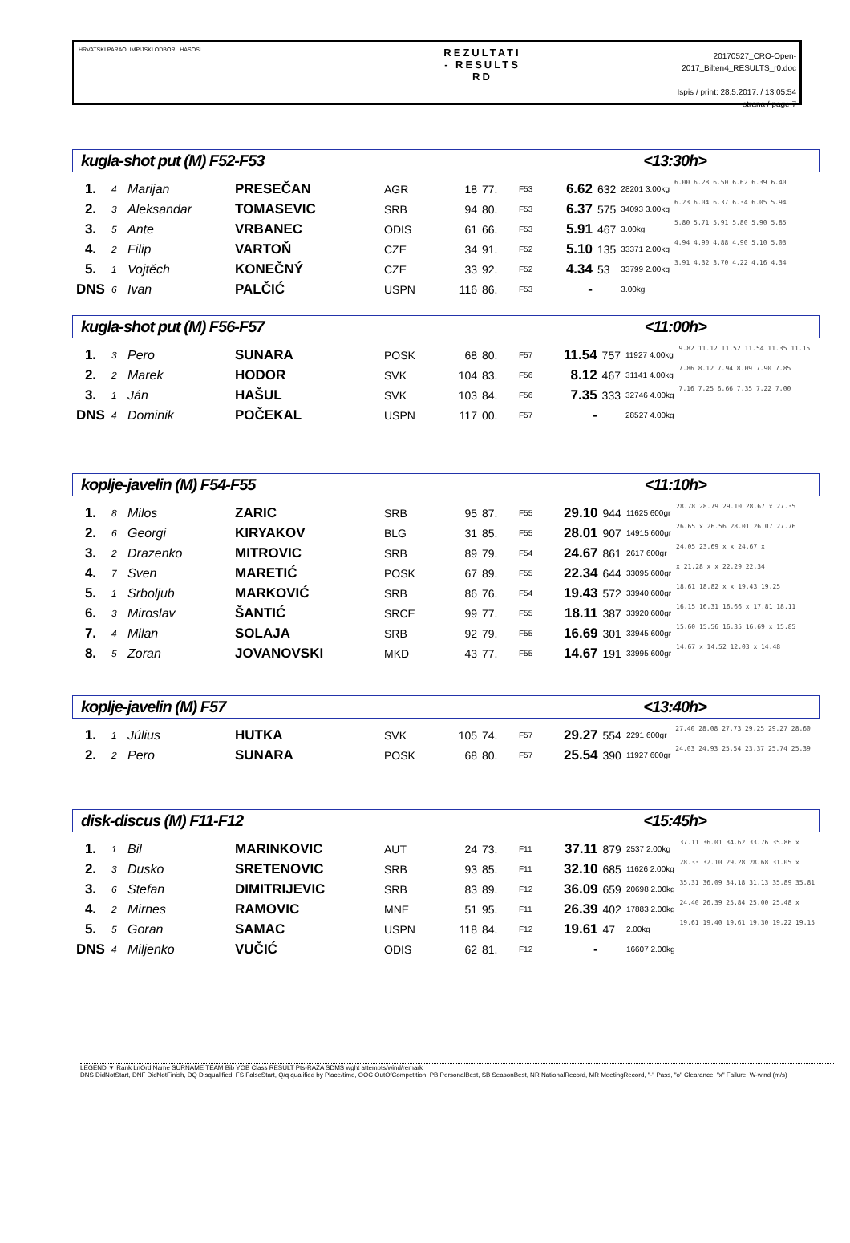HRVATSKI PARAOLIMPIJSKI ODBOR HASOSI
REZULTATI
- RESULTS
RD
20170527_CRO-Open-2017_Bilten4_RESULTS_r0.doc
Ispis / print: 28.5.2017. / 13:05:54
strana / page 7
kugla-shot put (M) F52-F53 <13:30h>
| 1. | 4 | Marijan | PRESEČAN | AGR | 18 | 77. | F53 | 6.62 | 632 | 28201 3.00kg | 6.00 6.28 6.50 6.62 6.39 6.40 |
| 2. | 3 | Aleksandar | TOMASEVIC | SRB | 94 | 80. | F53 | 6.37 | 575 | 34093 3.00kg | 6.23 6.04 6.37 6.34 6.05 5.94 |
| 3. | 5 | Ante | VRBANEC | ODIS | 61 | 66. | F53 | 5.91 | 467 | 3.00kg | 5.80 5.71 5.91 5.80 5.90 5.85 |
| 4. | 2 | Filip | VARTOŇ | CZE | 34 | 91. | F52 | 5.10 | 135 | 33371 2.00kg | 4.94 4.90 4.88 4.90 5.10 5.03 |
| 5. | 1 | Vojtěch | KONEČNÝ | CZE | 33 | 92. | F52 | 4.34 | 53 | 33799 2.00kg | 3.91 4.32 3.70 4.22 4.16 4.34 |
| DNS | 6 | Ivan | PALČIĆ | USPN | 116 | 86. | F53 | - | | 3.00kg | |
kugla-shot put (M) F56-F57 <11:00h>
| 1. | 3 | Pero | SUNARA | POSK | 68 | 80. | F57 | 11.54 | 757 | 11927 4.00kg | 9.82 11.12 11.52 11.54 11.35 11.15 |
| 2. | 2 | Marek | HODOR | SVK | 104 | 83. | F56 | 8.12 | 467 | 31141 4.00kg | 7.86 8.12 7.94 8.09 7.90 7.85 |
| 3. | 1 | Ján | HAŠUL | SVK | 103 | 84. | F56 | 7.35 | 333 | 32746 4.00kg | 7.16 7.25 6.66 7.35 7.22 7.00 |
| DNS | 4 | Dominik | POČEKAL | USPN | 117 | 00. | F57 | - | | 28527 4.00kg | |
koplje-javelin (M) F54-F55 <11:10h>
| 1. | 8 | Milos | ZARIC | SRB | 95 | 87. | F55 | 29.10 | 944 | 11625 600gr | 28.78 28.79 29.10 28.67 x 27.35 |
| 2. | 6 | Georgi | KIRYAKOV | BLG | 31 | 85. | F55 | 28.01 | 907 | 14915 600gr | 26.65 x 26.56 28.01 26.07 27.76 |
| 3. | 2 | Drazenko | MITROVIC | SRB | 89 | 79. | F54 | 24.67 | 861 | 2617 600gr | 24.05 23.69 x x 24.67 x |
| 4. | 7 | Sven | MARETIĆ | POSK | 67 | 89. | F55 | 22.34 | 644 | 33095 600gr | x 21.28 x x 22.29 22.34 |
| 5. | 1 | Srboljub | MARKOVIĆ | SRB | 86 | 76. | F54 | 19.43 | 572 | 33940 600gr | 18.61 18.82 x x 19.43 19.25 |
| 6. | 3 | Miroslav | ŠANTIĆ | SRCE | 99 | 77. | F55 | 18.11 | 387 | 33920 600gr | 16.15 16.31 16.66 x 17.81 18.11 |
| 7. | 4 | Milan | SOLAJA | SRB | 92 | 79. | F55 | 16.69 | 301 | 33945 600gr | 15.60 15.56 16.35 16.69 x 15.85 |
| 8. | 5 | Zoran | JOVANOVSKI | MKD | 43 | 77. | F55 | 14.67 | 191 | 33995 600gr | 14.67 x 14.52 12.03 x 14.48 |
koplje-javelin (M) F57 <13:40h>
| 1. | 1 | Július | HUTKA | SVK | 105 | 74. | F57 | 29.27 | 554 | 2291 600gr | 27.40 28.08 27.73 29.25 29.27 28.60 |
| 2. | 2 | Pero | SUNARA | POSK | 68 | 80. | F57 | 25.54 | 390 | 11927 600gr | 24.03 24.93 25.54 23.37 25.74 25.39 |
disk-discus (M) F11-F12 <15:45h>
| 1. | 1 | Bil | MARINKOVIC | AUT | 24 | 73. | F11 | 37.11 | 879 | 2537 2.00kg | 37.11 36.01 34.62 33.76 35.86 x |
| 2. | 3 | Dusko | SRETENOVIC | SRB | 93 | 85. | F11 | 32.10 | 685 | 11626 2.00kg | 28.33 32.10 29.28 28.68 31.05 x |
| 3. | 6 | Stefan | DIMITRIJEVIC | SRB | 83 | 89. | F12 | 36.09 | 659 | 20698 2.00kg | 35.31 36.09 34.18 31.13 35.89 35.81 |
| 4. | 2 | Mirnes | RAMOVIC | MNE | 51 | 95. | F11 | 26.39 | 402 | 17883 2.00kg | 24.40 26.39 25.84 25.00 25.48 x |
| 5. | 5 | Goran | SAMAC | USPN | 118 | 84. | F12 | 19.61 | 47 | 2.00kg | 19.61 19.40 19.61 19.30 19.22 19.15 |
| DNS | 4 | Miljenko | VUČIĆ | ODIS | 62 | 81. | F12 | - | | 16607 2.00kg | |
LEGEND ▼ Rank LnOrd Name SURNAME TEAM Bib YOB Class RESULT Pts-RAZA SDMS wght attempts/wind/remark
DNS DidNotStart, DNF DidNotFinish, DQ Disqualified, FS FalseStart, Q/q qualified by Place/time, OOC OutOfCompetition, PB PersonalBest, SB SeasonBest, NR NationalRecord, MR MeetingRecord, "-" Pass, "o" Clearance, "x" Failure, W-wind (m/s)